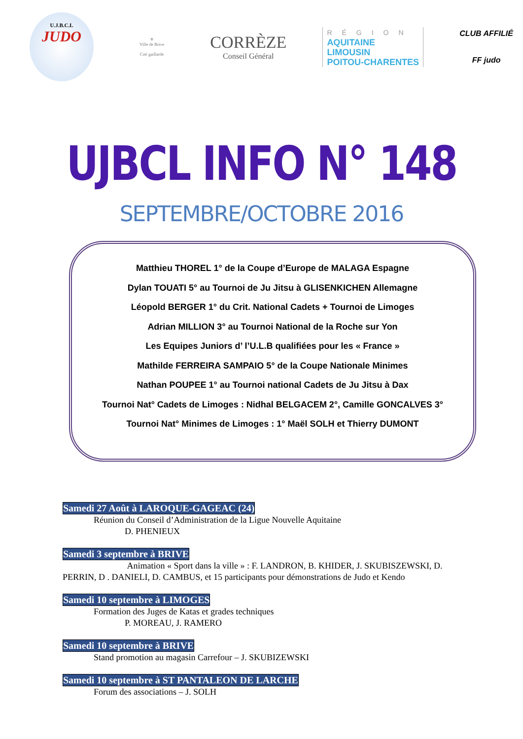U.J.B.C.L
JUDO
⚜
Ville de Brive
Cité gaillarde
CORRÈZE
Conseil Général
RÉGION
AQUITAINE
LIMOUSIN
POITOU-CHARENTES
CLUB AFFILIÉ
FF judo
UJBCL INFO N° 148
SEPTEMBRE/OCTOBRE 2016
Matthieu THOREL 1° de la Coupe d’Europe de MALAGA Espagne
Dylan TOUATI 5° au Tournoi de Ju Jitsu à GLISENKICHEN Allemagne
Léopold BERGER 1° du Crit. National Cadets + Tournoi de Limoges
Adrian MILLION 3° au Tournoi National de la Roche sur Yon
Les Equipes Juniors d’ l’U.L.B qualifiées pour les « France »
Mathilde FERREIRA SAMPAIO 5° de la Coupe Nationale Minimes
Nathan POUPEE 1° au Tournoi national Cadets de Ju Jitsu à Dax
Tournoi Nat° Cadets de Limoges : Nidhal BELGACEM 2°, Camille GONCALVES 3°
Tournoi Nat° Minimes de Limoges : 1° Maël SOLH et Thierry DUMONT
Samedi 27 Août à LAROQUE-GAGEAC (24)
Réunion du Conseil d’Administration de la Ligue Nouvelle Aquitaine
D. PHENIEUX
Samedi 3 septembre à BRIVE
Animation « Sport dans la ville » : F. LANDRON, B. KHIDER, J. SKUBISZEWSKI, D. PERRIN, D . DANIELI, D. CAMBUS, et 15 participants pour démonstrations de Judo et Kendo
Samedi 10 septembre à LIMOGES
Formation des Juges de Katas et grades techniques
P. MOREAU, J. RAMERO
Samedi 10 septembre à BRIVE
Stand promotion au magasin Carrefour – J. SKUBIZEWSKI
Samedi 10 septembre à ST PANTALEON DE LARCHE
Forum des associations – J. SOLH